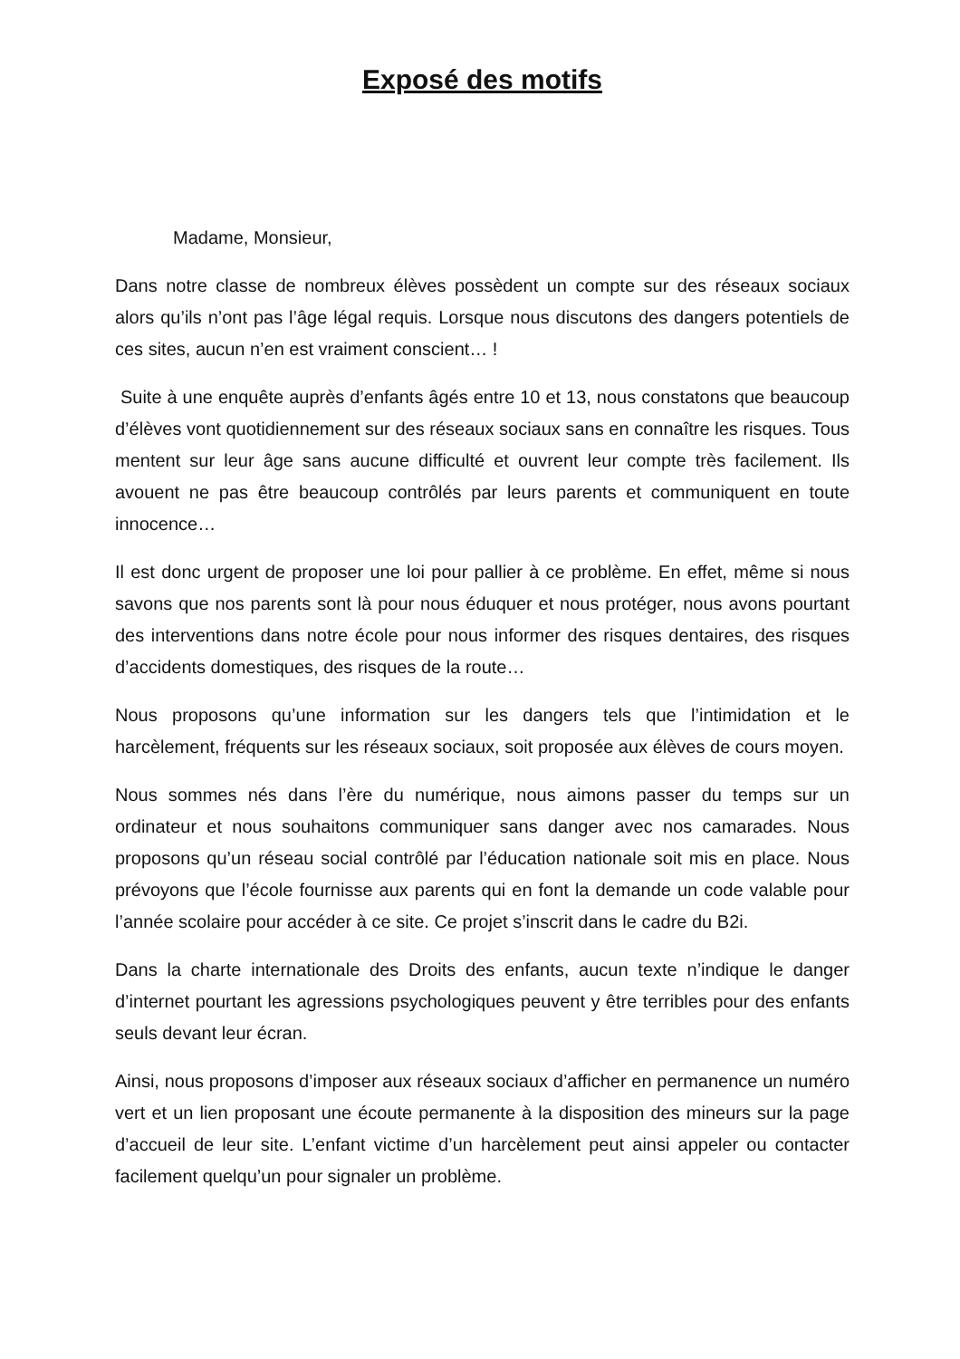Exposé des motifs
Madame, Monsieur,
Dans notre classe de nombreux élèves possèdent un compte sur des réseaux sociaux alors qu’ils n’ont pas l’âge légal requis. Lorsque nous discutons des dangers potentiels de ces sites, aucun n’en est vraiment conscient… !
Suite à une enquête auprès d’enfants âgés entre 10 et 13, nous constatons que beaucoup d’élèves vont quotidiennement sur des réseaux sociaux sans en connaître les risques. Tous mentent sur leur âge sans aucune difficulté et ouvrent leur compte très facilement. Ils avouent ne pas être beaucoup contrôlés par leurs parents et communiquent en toute innocence…
Il est donc urgent de proposer une loi pour pallier à ce problème. En effet, même si nous savons que nos parents sont là pour nous éduquer et nous protéger, nous avons pourtant des interventions dans notre école pour nous informer des risques dentaires, des risques d’accidents domestiques, des risques de la route…
Nous proposons qu’une information sur les dangers tels que l’intimidation et le harcèlement, fréquents sur les réseaux sociaux, soit proposée aux élèves de cours moyen.
Nous sommes nés dans l’ère du numérique, nous aimons passer du temps sur un ordinateur et nous souhaitons communiquer sans danger avec nos camarades. Nous proposons qu’un réseau social contrôlé par l’éducation nationale soit mis en place. Nous prévoyons que l’école fournisse aux parents qui en font la demande un code valable pour l’année scolaire pour accéder à ce site. Ce projet s’inscrit dans le cadre du B2i.
Dans la charte internationale des Droits des enfants, aucun texte n’indique le danger d’internet pourtant les agressions psychologiques peuvent y être terribles pour des enfants seuls devant leur écran.
Ainsi, nous proposons d’imposer aux réseaux sociaux d’afficher en permanence un numéro vert et un lien proposant une écoute permanente à la disposition des mineurs sur la page d’accueil de leur site. L’enfant victime d’un harcèlement peut ainsi appeler ou contacter facilement quelqu’un pour signaler un problème.